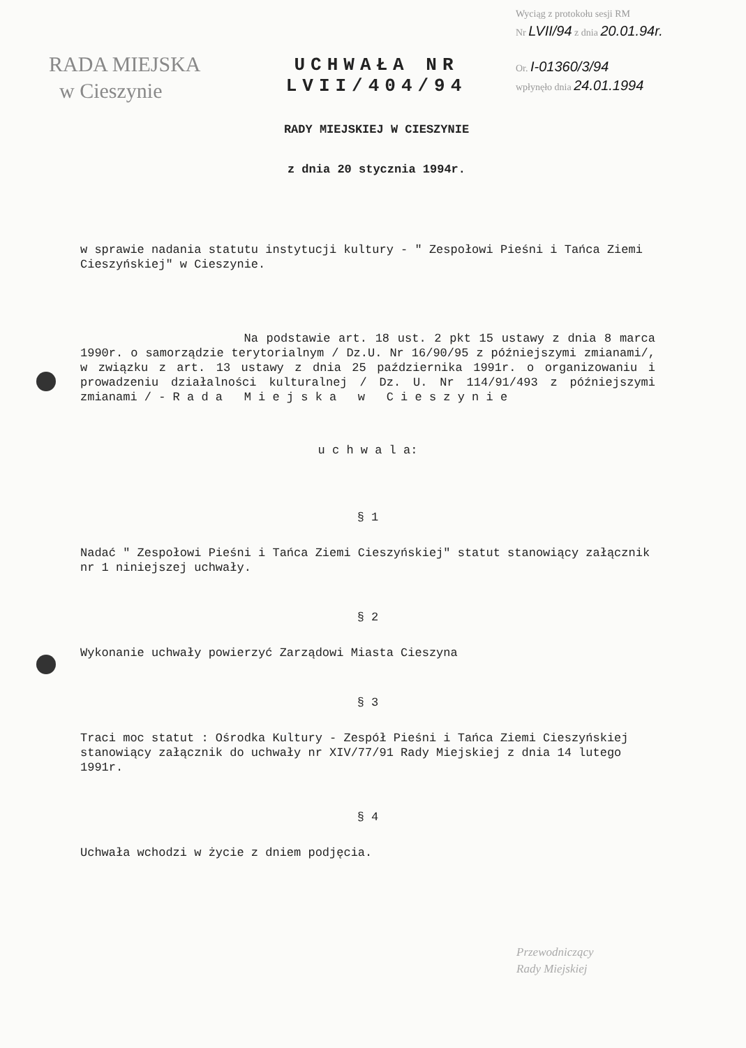RADA MIEJSKA
w Cieszynie
UCHWAŁA NR LVII/404/94
RADY MIEJSKIEJ W CIESZYNIE
z dnia 20 stycznia 1994r.
Wyciąg z protokołu sesji RM
Nr LVII/94 z dnia 20.01.94r.
Or. I-01360/3/94
wpłynęło dnia 24.01.1994
w sprawie nadania statutu instytucji kultury - " Zespołowi Pieśni i Tańca Ziemi Cieszyńskiej" w Cieszynie.
Na podstawie art. 18 ust. 2 pkt 15 ustawy z dnia 8 marca 1990r. o samorządzie terytorialnym / Dz.U. Nr 16/90/95 z późniejszymi zmianami/, w związku z art. 13 ustawy z dnia 25 października 1991r. o organizowaniu i prowadzeniu działalności kulturalnej / Dz. U. Nr 114/91/493 z późniejszymi zmianami / - R a d a M i e j s k a w C i e s z y n i e
u c h w a l a:
§ 1
Nadać " Zespołowi Pieśni i Tańca Ziemi Cieszyńskiej" statut stanowiący załącznik nr 1 niniejszej uchwały.
§ 2
Wykonanie uchwały powierzyć Zarządowi Miasta Cieszyna
§ 3
Traci moc statut : Ośrodka Kultury - Zespół Pieśni i Tańca Ziemi Cieszyńskiej stanowiący załącznik do uchwały nr XIV/77/91 Rady Miejskiej z dnia 14 lutego 1991r.
§ 4
Uchwała wchodzi w życie z dniem podjęcia.
Przewodniczący
Rady Miejskiej